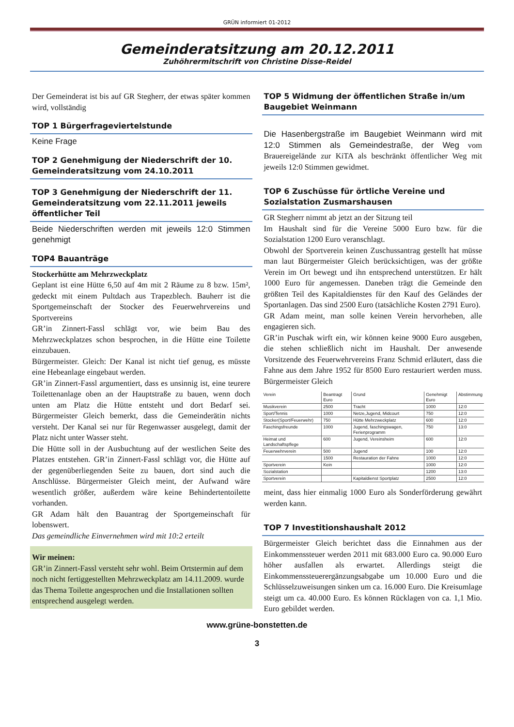GRÜN informiert 01-2012
Gemeinderatsitzung am 20.12.2011
Zuhöhrermitschrift von Christine Disse-Reidel
Der Gemeinderat ist bis auf GR Stegherr, der etwas später kommen wird, vollständig
TOP 1 Bürgerfrageviertelstunde
Keine Frage
TOP 2 Genehmigung der Niederschrift der 10. Gemeinderatsitzung vom 24.10.2011
TOP 3 Genehmigung der Niederschrift der 11. Gemeinderatsitzung vom 22.11.2011 jeweils öffentlicher Teil
Beide Niederschriften werden mit jeweils 12:0 Stimmen genehmigt
TOP4 Bauanträge
Stockerhütte am Mehrzweckplatz
Geplant ist eine Hütte 6,50 auf 4m mit 2 Räume zu 8 bzw. 15m², gedeckt mit einem Pultdach aus Trapezblech. Bauherr ist die Sportgemeinschaft der Stocker des Feuerwehrvereins und Sportvereins
GR’in Zinnert-Fassl schlägt vor, wie beim Bau des Mehrzweckplatzes schon besprochen, in die Hütte eine Toilette einzubauen.
Bürgermeister. Gleich: Der Kanal ist nicht tief genug, es müsste eine Hebeanlage eingebaut werden.
GR’in Zinnert-Fassl argumentiert, dass es unsinnig ist, eine teurere Toilettenanlage oben an der Hauptstraße zu bauen, wenn doch unten am Platz die Hütte entsteht und dort Bedarf sei. Bürgermeister Gleich bemerkt, dass die Gemeinderätin nichts versteht. Der Kanal sei nur für Regenwasser ausgelegt, damit der Platz nicht unter Wasser steht.
Die Hütte soll in der Ausbuchtung auf der westlichen Seite des Platzes entstehen. GR’in Zinnert-Fassl schlägt vor, die Hütte auf der gegenüberliegenden Seite zu bauen, dort sind auch die Anschlüsse. Bürgermeister Gleich meint, der Aufwand wäre wesentlich größer, außerdem wäre keine Behindertentoilette vorhanden.
GR Adam hält den Bauantrag der Sportgemeinschaft für lobenswert.
Das gemeindliche Einvernehmen wird mit 10:2 erteilt
Wir meinen:
GR’in Zinnert-Fassl versteht sehr wohl. Beim Ortstermin auf dem noch nicht fertiggestellten Mehrzweckplatz am 14.11.2009. wurde das Thema Toilette angesprochen und die Installationen sollten entsprechend ausgelegt werden.
TOP 5 Widmung der öffentlichen Straße in/um Baugebiet Weinmann
Die Hasenbergstraße im Baugebiet Weinmann wird mit 12:0 Stimmen als Gemeindestraße, der Weg vom Brauereigelände zur KiTA als beschränkt öffentlicher Weg mit jeweils 12:0 Stimmen gewidmet.
TOP 6 Zuschüsse für örtliche Vereine und Sozialstation Zusmarshausen
GR Stegherr nimmt ab jetzt an der Sitzung teil
Im Haushalt sind für die Vereine 5000 Euro bzw. für die Sozialstation 1200 Euro veranschlagt.
Obwohl der Sportverein keinen Zuschussantrag gestellt hat müsse man laut Bürgermeister Gleich berücksichtigen, was der größte Verein im Ort bewegt und ihn entsprechend unterstützen. Er hält 1000 Euro für angemessen. Daneben trägt die Gemeinde den größten Teil des Kapitaldienstes für den Kauf des Geländes der Sportanlagen. Das sind 2500 Euro (tatsächliche Kosten 2791 Euro).
GR Adam meint, man solle keinen Verein hervorheben, alle engagieren sich.
GR’in Puschak wirft ein, wir können keine 9000 Euro ausgeben, die stehen schließlich nicht im Haushalt. Der anwesende Vorsitzende des Feuerwehrvereins Franz Schmid erläutert, dass die Fahne aus dem Jahre 1952 für 8500 Euro restauriert werden muss. Bürgermeister Gleich
| Verein | Beantragt Euro | Grund | Genehmigt Euro | Abstimmung |
| --- | --- | --- | --- | --- |
| Musikverein | 2500 | Tracht | 1000 | 12:0 |
| Sport/Tennis | 1000 | Netze,Jugend, Midcourt | 750 | 12:0 |
| Stocker(Sport/Feuerwehr) | 750 | Hütte Mehrzweckplatz | 600 | 12:0 |
| Faschingsfreunde | 1000 | Jugend, faschingswagen, Ferienprogramm | 750 | 13:0 |
| Heimat und Landschaftspflege | 600 | Jugend, Vereinsheim | 600 | 12:0 |
| Feuerwehrverein | 500 | Jugend | 100 | 12:0 |
| | 1500 | Restauration der Fahne | 1000 | 12:0 |
| Sportverein | Kein | | 1000 | 12:0 |
| Sozialstation | | | 1200 | 13:0 |
| Sportverein | | Kapitaldienst Sportplatz | 2500 | 12:0 |
meint, dass hier einmalig 1000 Euro als Sonderförderung gewährt werden kann.
TOP 7 Investitionshaushalt 2012
Bürgermeister Gleich berichtet dass die Einnahmen aus der Einkommenssteuer werden 2011 mit 683.000 Euro ca. 90.000 Euro höher ausfallen als erwartet. Allerdings steigt die Einkommenssteuerergänzungsabgabe um 10.000 Euro und die Schlüsselzuweisungen sinken um ca. 16.000 Euro. Die Kreisumlage steigt um ca. 40.000 Euro. Es können Rücklagen von ca. 1,1 Mio. Euro gebildet werden.
www.grüne-bonstetten.de
3